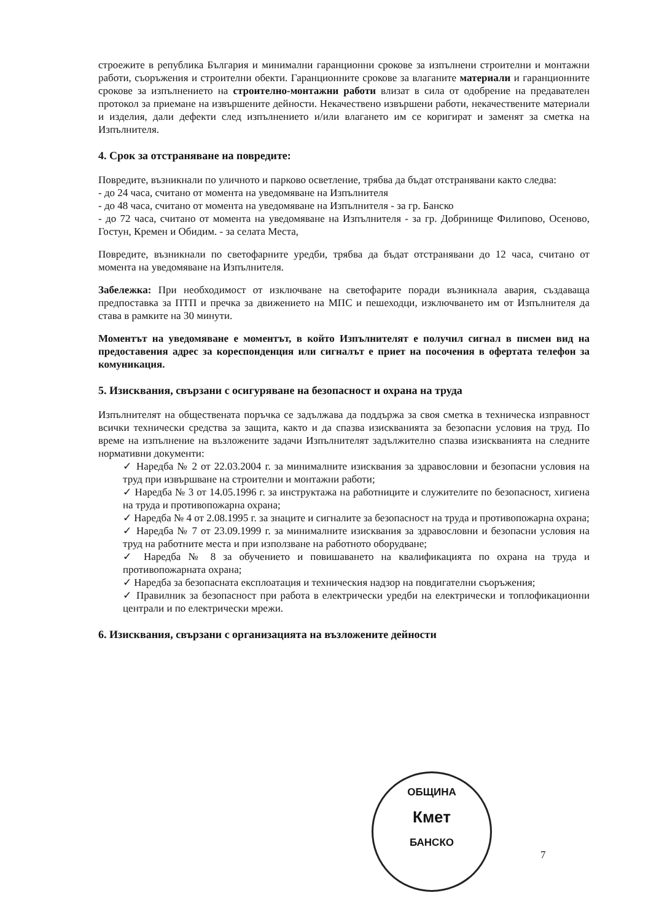строежите в република България и минимални гаранционни срокове за изпълнени строителни и монтажни работи, съоръжения и строителни обекти. Гаранционните срокове за влаганите материали и гаранционните срокове за изпълнението на строително-монтажни работи влизат в сила от одобрение на предавателен протокол за приемане на извършените дейности. Некачествено извършени работи, некачествените материали и изделия, дали дефекти след изпълнението и/или влагането им се коригират и заменят за сметка на Изпълнителя.
4. Срок за отстраняване на повредите:
Повредите, възникнали по уличното и парково осветление, трябва да бъдат отстранявани както следва:
- до 24 часа, считано от момента на уведомяване на Изпълнителя
- до 48 часа, считано от момента на уведомяване на Изпълнителя - за гр. Банско
- до 72 часа, считано от момента на уведомяване на Изпълнителя - за гр. Добринище Филипово, Осеново, Гостун, Кремен и Обидим. - за селата Места,
Повредите, възникнали по светофарните уредби, трябва да бъдат отстранявани до 12 часа, считано от момента на уведомяване на Изпълнителя.
Забележка: При необходимост от изключване на светофарите поради възникнала авария, създаваща предпоставка за ПТП и пречка за движението на МПС и пешеходци, изключването им от Изпълнителя да става в рамките на 30 минути.
Моментът на уведомяване е моментът, в който Изпълнителят е получил сигнал в писмен вид на предоставения адрес за кореспонденция или сигналът е приет на посочения в офертата телефон за комуникация.
5. Изисквания, свързани с осигуряване на безопасност и охрана на труда
Изпълнителят на обществената поръчка се задължава да поддържа за своя сметка в техническа изправност всички технически средства за защита, както и да спазва изискванията за безопасни условия на труд. По време на изпълнение на възложените задачи Изпълнителят задължително спазва изискванията на следните нормативни документи:
✓ Наредба № 2 от 22.03.2004 г. за минималните изисквания за здравословни и безопасни условия на труд при извършване на строителни и монтажни работи;
✓ Наредба № 3 от 14.05.1996 г. за инструктажа на работниците и служителите по безопасност, хигиена на труда и противопожарна охрана;
✓ Наредба № 4 от 2.08.1995 г. за знаците и сигналите за безопасност на труда и противопожарна охрана;
✓ Наредба № 7 от 23.09.1999 г. за минималните изисквания за здравословни и безопасни условия на труд на работните места и при използване на работното оборудване;
✓ Наредба № 8 за обучението и повишаването на квалификацията по охрана на труда и противопожарната охрана;
✓ Наредба за безопасната експлоатация и техническия надзор на повдигателни съоръжения;
✓ Правилник за безопасност при работа в електрически уредби на електрически и топлофикационни централи и по електрически мрежи.
6. Изисквания, свързани с организацията на възложените дейности
ОБЩИНА
Кмет
БАНСКО
7